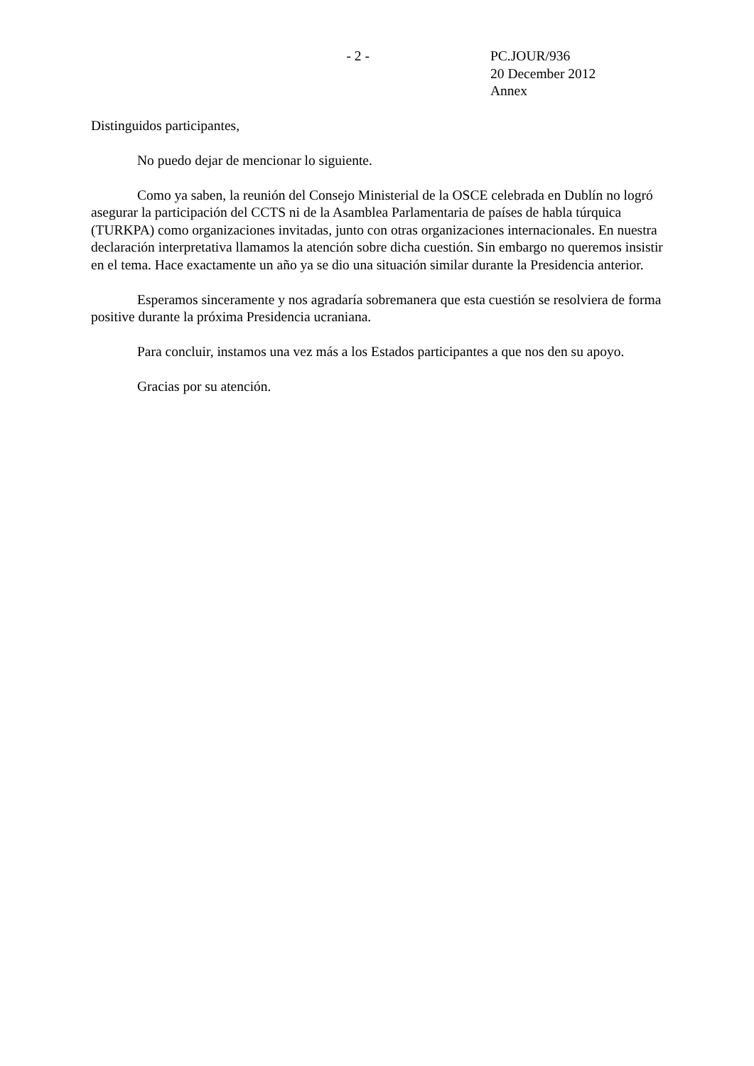- 2 - PC.JOUR/936
20 December 2012
Annex
Distinguidos participantes,
No puedo dejar de mencionar lo siguiente.
Como ya saben, la reunión del Consejo Ministerial de la OSCE celebrada en Dublín no logró asegurar la participación del CCTS ni de la Asamblea Parlamentaria de países de habla túrquica (TURKPA) como organizaciones invitadas, junto con otras organizaciones internacionales. En nuestra declaración interpretativa llamamos la atención sobre dicha cuestión. Sin embargo no queremos insistir en el tema. Hace exactamente un año ya se dio una situación similar durante la Presidencia anterior.
Esperamos sinceramente y nos agradaría sobremanera que esta cuestión se resolviera de forma positive durante la próxima Presidencia ucraniana.
Para concluir, instamos una vez más a los Estados participantes a que nos den su apoyo.
Gracias por su atención.